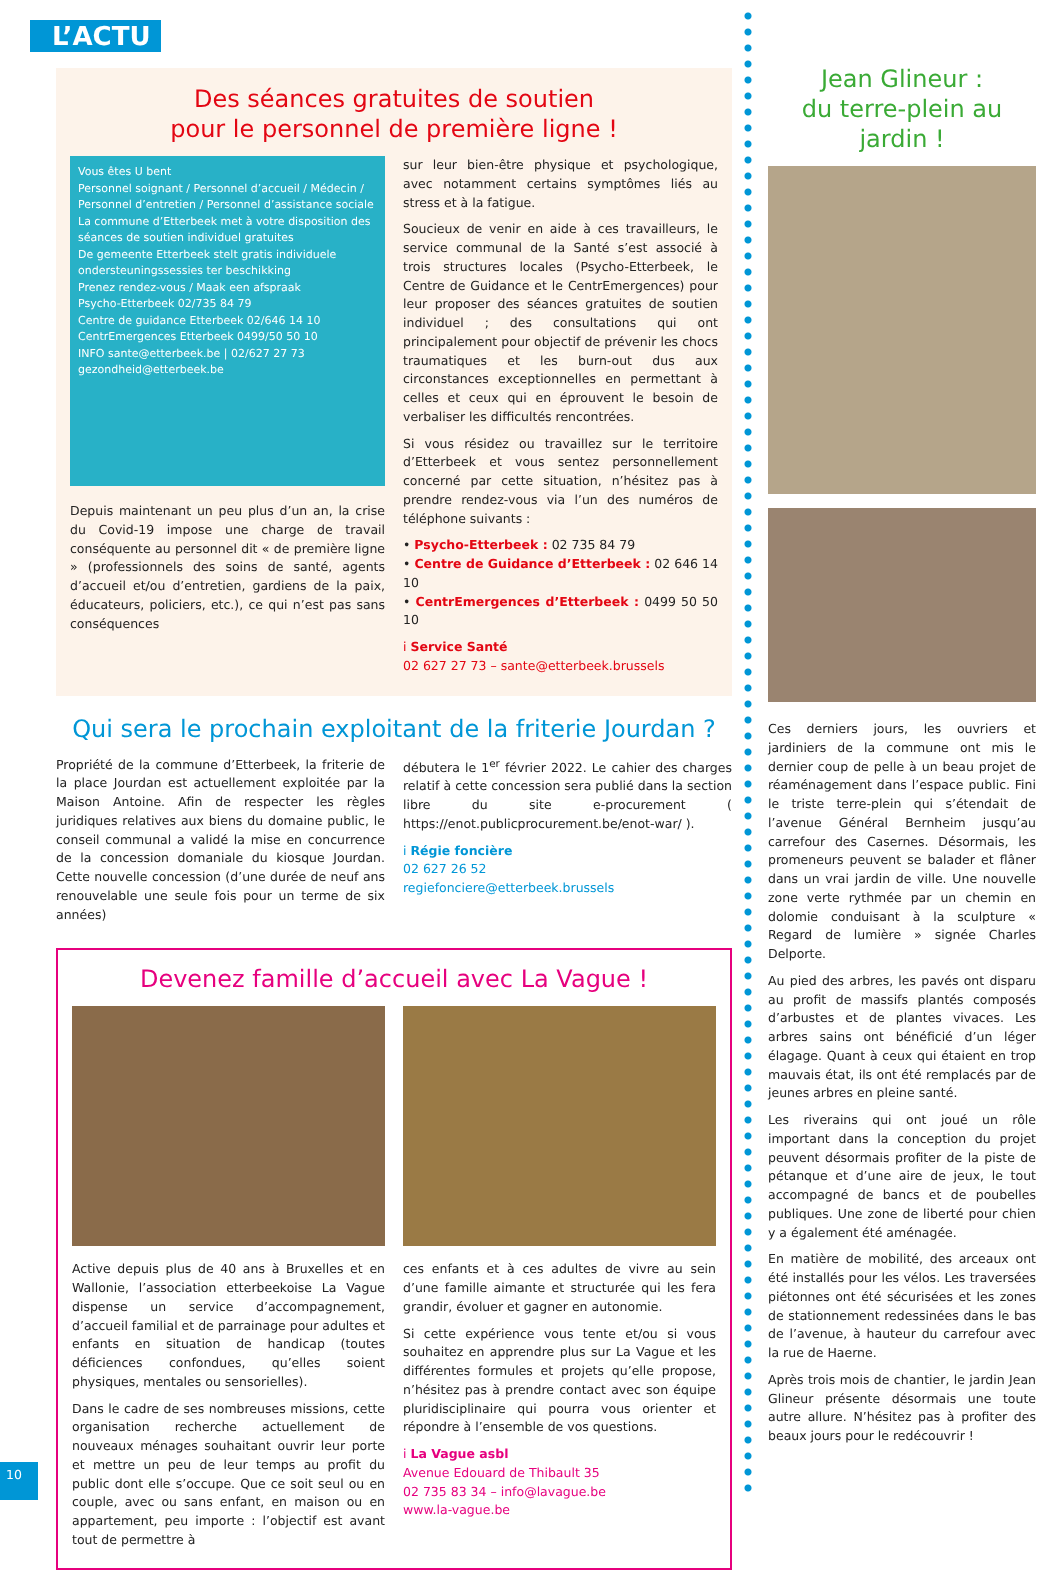L’ACTU
Des séances gratuites de soutien
pour le personnel de première ligne !
Vous êtes U bent
Personnel soignant / Personnel d’accueil / Médecin / Personnel d’entretien / Personnel d’assistance sociale
La commune d’Etterbeek met à votre disposition des séances de soutien individuel gratuites
De gemeente Etterbeek stelt gratis individuele ondersteuningssessies ter beschikking
Prenez rendez-vous / Maak een afspraak
Psycho-Etterbeek 02/735 84 79
Centre de guidance Etterbeek 02/646 14 10
CentrEmergences Etterbeek 0499/50 50 10
INFO sante@etterbeek.be | 02/627 27 73 gezondheid@etterbeek.be
Depuis maintenant un peu plus d’un an, la crise du Covid-19 impose une charge de travail conséquente au personnel dit « de première ligne » (professionnels des soins de santé, agents d’accueil et/ou d’entretien, gardiens de la paix, éducateurs, policiers, etc.), ce qui n’est pas sans conséquences
sur leur bien-être physique et psychologique, avec notamment certains symptômes liés au stress et à la fatigue.
Soucieux de venir en aide à ces travailleurs, le service communal de la Santé s’est associé à trois structures locales (Psycho-Etterbeek, le Centre de Guidance et le CentrEmergences) pour leur proposer des séances gratuites de soutien individuel ; des consultations qui ont principalement pour objectif de prévenir les chocs traumatiques et les burn-out dus aux circonstances exceptionnelles en permettant à celles et ceux qui en éprouvent le besoin de verbaliser les difficultés rencontrées.
Si vous résidez ou travaillez sur le territoire d’Etterbeek et vous sentez personnellement concerné par cette situation, n’hésitez pas à prendre rendez-vous via l’un des numéros de téléphone suivants :
• Psycho-Etterbeek : 02 735 84 79
• Centre de Guidance d’Etterbeek : 02 646 14 10
• CentrEmergences d’Etterbeek : 0499 50 50 10
i Service Santé
02 627 27 73 – sante@etterbeek.brussels
Qui sera le prochain exploitant de la friterie Jourdan ?
Propriété de la commune d’Etterbeek, la friterie de la place Jourdan est actuellement exploitée par la Maison Antoine. Afin de respecter les règles juridiques relatives aux biens du domaine public, le conseil communal a validé la mise en concurrence de la concession domaniale du kiosque Jourdan. Cette nouvelle concession (d’une durée de neuf ans renouvelable une seule fois pour un terme de six années)
débutera le 1<sup>er</sup> février 2022. Le cahier des charges relatif à cette concession sera publié dans la section libre du site e-procurement ( https://enot.publicprocurement.be/enot-war/ ).
i Régie foncière
02 627 26 52
regiefonciere@etterbeek.brussels
Devenez famille d’accueil avec La Vague !
Active depuis plus de 40 ans à Bruxelles et en Wallonie, l’association etterbeekoise La Vague dispense un service d’accompagnement, d’accueil familial et de parrainage pour adultes et enfants en situation de handicap (toutes déficiences confondues, qu’elles soient physiques, mentales ou sensorielles).
Dans le cadre de ses nombreuses missions, cette organisation recherche actuellement de nouveaux ménages souhaitant ouvrir leur porte et mettre un peu de leur temps au profit du public dont elle s’occupe. Que ce soit seul ou en couple, avec ou sans enfant, en maison ou en appartement, peu importe : l’objectif est avant tout de permettre à
ces enfants et à ces adultes de vivre au sein d’une famille aimante et structurée qui les fera grandir, évoluer et gagner en autonomie.
Si cette expérience vous tente et/ou si vous souhaitez en apprendre plus sur La Vague et les différentes formules et projets qu’elle propose, n’hésitez pas à prendre contact avec son équipe pluridisciplinaire qui pourra vous orienter et répondre à l’ensemble de vos questions.
i La Vague asbl
Avenue Edouard de Thibault 35
02 735 83 34 – info@lavague.be
www.la-vague.be
Jean Glineur :
du terre-plein au jardin !
Ces derniers jours, les ouvriers et jardiniers de la commune ont mis le dernier coup de pelle à un beau projet de réaménagement dans l’espace public. Fini le triste terre-plein qui s’étendait de l’avenue Général Bernheim jusqu’au carrefour des Casernes. Désormais, les promeneurs peuvent se balader et flâner dans un vrai jardin de ville. Une nouvelle zone verte rythmée par un chemin en dolomie conduisant à la sculpture « Regard de lumière » signée Charles Delporte.
Au pied des arbres, les pavés ont disparu au profit de massifs plantés composés d’arbustes et de plantes vivaces. Les arbres sains ont bénéficié d’un léger élagage. Quant à ceux qui étaient en trop mauvais état, ils ont été remplacés par de jeunes arbres en pleine santé.
Les riverains qui ont joué un rôle important dans la conception du projet peuvent désormais profiter de la piste de pétanque et d’une aire de jeux, le tout accompagné de bancs et de poubelles publiques. Une zone de liberté pour chien y a également été aménagée.
En matière de mobilité, des arceaux ont été installés pour les vélos. Les traversées piétonnes ont été sécurisées et les zones de stationnement redessinées dans le bas de l’avenue, à hauteur du carrefour avec la rue de Haerne.
Après trois mois de chantier, le jardin Jean Glineur présente désormais une toute autre allure. N’hésitez pas à profiter des beaux jours pour le redécouvrir !
10